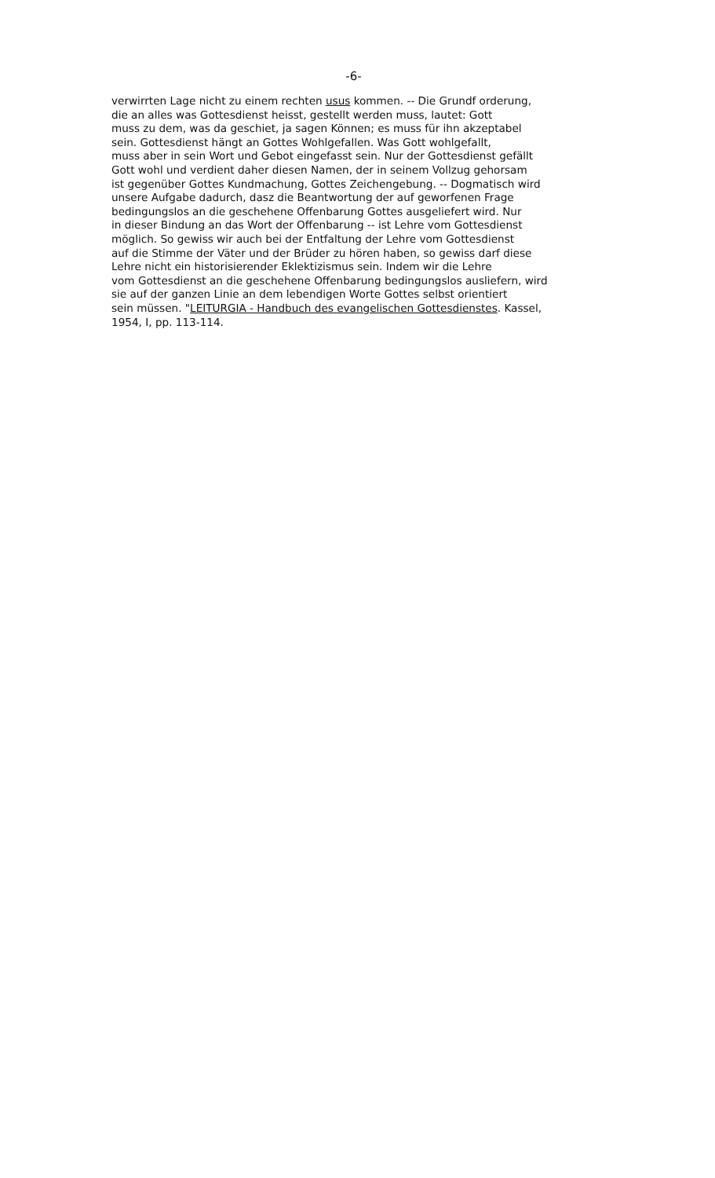-6-
verwirrten Lage nicht zu einem rechten usus kommen. -- Die Grundf orderung,
die an alles was Gottesdienst heisst, gestellt werden muss, lautet: Gott
muss zu dem, was da geschiet, ja sagen Können; es muss für ihn akzeptabel
sein. Gottesdienst hängt an Gottes Wohlgefallen. Was Gott wohlgefallt,
muss aber in sein Wort und Gebot eingefasst sein. Nur der Gottesdienst gefällt
Gott wohl und verdient daher diesen Namen, der in seinem Vollzug gehorsam
ist gegenüber Gottes Kundmachung, Gottes Zeichengebung. -- Dogmatisch wird
unsere Aufgabe dadurch, dasz die Beantwortung der auf geworfenen Frage
bedingungslos an die geschehene Offenbarung Gottes ausgeliefert wird. Nur
in dieser Bindung an das Wort der Offenbarung -- ist Lehre vom Gottesdienst
möglich. So gewiss wir auch bei der Entfaltung der Lehre vom Gottesdienst
auf die Stimme der Väter und der Brüder zu hören haben, so gewiss darf diese
Lehre nicht ein historisierender Eklektizismus sein. Indem wir die Lehre
vom Gottesdienst an die geschehene Offenbarung bedingungslos ausliefern, wird
sie auf der ganzen Linie an dem lebendigen Worte Gottes selbst orientiert
sein müssen. "LEITURGIA - Handbuch des evangelischen Gottesdienstes. Kassel,
1954, I, pp. 113-114.